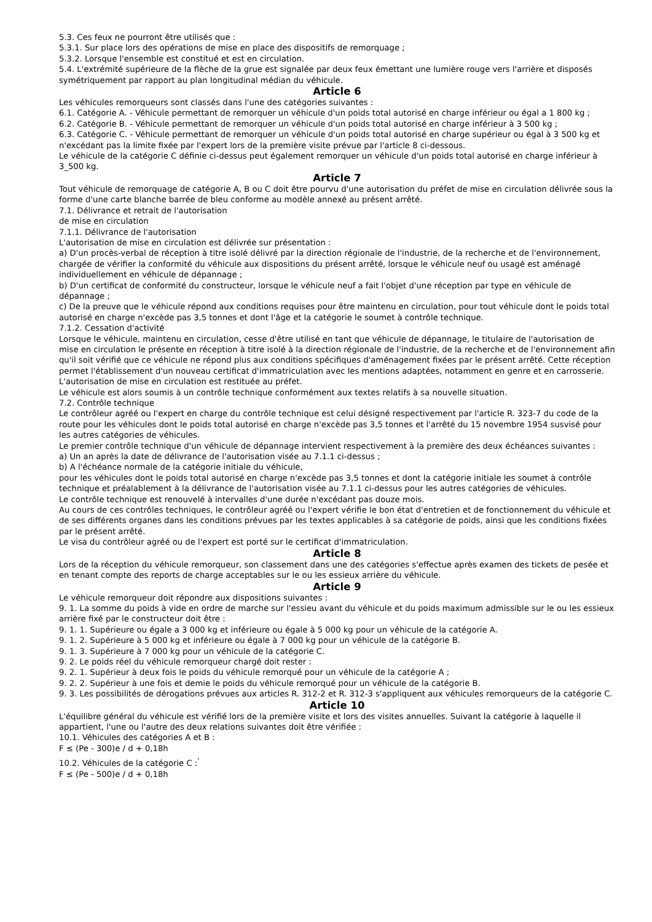5.3. Ces feux ne pourront être utilisés que :
5.3.1. Sur place lors des opérations de mise en place des dispositifs de remorquage ;
5.3.2. Lorsque l'ensemble est constitué et est en circulation.
5.4. L'extrémité supérieure de la flèche de la grue est signalée par deux feux émettant une lumière rouge vers l'arrière et disposés symétriquement par rapport au plan longitudinal médian du véhicule.
Article 6
Les véhicules remorqueurs sont classés dans l'une des catégories suivantes :
6.1. Catégorie A. - Véhicule permettant de remorquer un véhicule d'un poids total autorisé en charge inférieur ou égal a 1 800 kg ;
6.2. Catégorie B. - Véhicule permettant de remorquer un véhicule d'un poids total autorisé en charge inférieur à 3 500 kg ;
6.3. Catégorie C. - Véhicule permettant de remorquer un véhicule d'un poids total autorisé en charge supérieur ou égal à 3 500 kg et n'excédant pas la limite fixée par l'expert lors de la première visite prévue par l'article 8 ci-dessous.
Le véhicule de la catégorie C définie ci-dessus peut également remorquer un véhicule d'un poids total autorisé en charge inférieur à 3_500 kg.
Article 7
Tout véhicule de remorquage de catégorie A, B ou C doit être pourvu d'une autorisation du préfet de mise en circulation délivrée sous la forme d'une carte blanche barrée de bleu conforme au modèle annexé au présent arrêté.
7.1. Délivrance et retrait de l'autorisation
de mise en circulation
7.1.1. Délivrance de l'autorisation
L'autorisation de mise en circulation est délivrée sur présentation :
a) D'un procès-verbal de réception à titre isolé délivré par la direction régionale de l'industrie, de la recherche et de l'environnement, chargée de vérifier la conformité du véhicule aux dispositions du présent arrêté, lorsque le véhicule neuf ou usagé est aménagé individuellement en véhicule de dépannage ;
b) D'un certificat de conformité du constructeur, lorsque le véhicule neuf a fait l'objet d'une réception par type en véhicule de dépannage ;
c) De la preuve que le véhicule répond aux conditions requises pour être maintenu en circulation, pour tout véhicule dont le poids total autorisé en charge n'excède pas 3,5 tonnes et dont l'âge et la catégorie le soumet à contrôle technique.
7.1.2. Cessation d'activité
Lorsque le véhicule, maintenu en circulation, cesse d'être utilisé en tant que véhicule de dépannage, le titulaire de l'autorisation de mise en circulation le présente en réception à titre isolé à la direction régionale de l'industrie, de la recherche et de l'environnement afin qu'il soit vérifié que ce véhicule ne répond plus aux conditions spécifiques d'aménagement fixées par le présent arrêté. Cette réception permet l'établissement d'un nouveau certificat d'immatriculation avec les mentions adaptées, notamment en genre et en carrosserie.
L'autorisation de mise en circulation est restituée au préfet.
Le véhicule est alors soumis à un contrôle technique conformément aux textes relatifs à sa nouvelle situation.
7.2. Contrôle technique
Le contrôleur agréé ou l'expert en charge du contrôle technique est celui désigné respectivement par l'article R. 323-7 du code de la route pour les véhicules dont le poids total autorisé en charge n'excède pas 3,5 tonnes et l'arrêté du 15 novembre 1954 susvisé pour les autres catégories de véhicules.
Le premier contrôle technique d'un véhicule de dépannage intervient respectivement à la première des deux échéances suivantes :
a) Un an après la date de délivrance de l'autorisation visée au 7.1.1 ci-dessus ;
b) A l'échéance normale de la catégorie initiale du véhicule,
pour les véhicules dont le poids total autorisé en charge n'excède pas 3,5 tonnes et dont la catégorie initiale les soumet à contrôle technique et préalablement à la délivrance de l'autorisation visée au 7.1.1 ci-dessus pour les autres catégories de véhicules.
Le contrôle technique est renouvelé à intervalles d'une durée n'excédant pas douze mois.
Au cours de ces contrôles techniques, le contrôleur agréé ou l'expert vérifie le bon état d'entretien et de fonctionnement du véhicule et de ses différents organes dans les conditions prévues par les textes applicables à sa catégorie de poids, ainsi que les conditions fixées par le présent arrêté.
Le visa du contrôleur agréé ou de l'expert est porté sur le certificat d'immatriculation.
Article 8
Lors de la réception du véhicule remorqueur, son classement dans une des catégories s'effectue après examen des tickets de pesée et en tenant compte des reports de charge acceptables sur le ou les essieux arrière du véhicule.
Article 9
Le véhicule remorqueur doit répondre aux dispositions suivantes :
9. 1. La somme du poids à vide en ordre de marche sur l'essieu avant du véhicule et du poids maximum admissible sur le ou les essieux arrière fixé par le constructeur doit être :
9. 1. 1. Supérieure ou égale a 3 000 kg et inférieure ou égale à 5 000 kg pour un véhicule de la catégorie A.
9. 1. 2. Supérieure à 5 000 kg et inférieure ou égale à 7 000 kg pour un véhicule de la catégorie B.
9. 1. 3. Supérieure à 7 000 kg pour un véhicule de la catégorie C.
9. 2. Le poids réel du véhicule remorqueur chargé doit rester :
9. 2. 1. Supérieur à deux fois le poids du véhicule remorqué pour un véhicule de la catégorie A ;
9. 2. 2. Supérieur à une fois et demie le poids du véhicule remorqué pour un véhicule de la catégorie B.
9. 3. Les possibilités de dérogations prévues aux articles R. 312-2 et R. 312-3 s'appliquent aux véhicules remorqueurs de la catégorie C.
Article 10
L'équilibre général du véhicule est vérifié lors de la première visite et lors des visites annuelles. Suivant la catégorie à laquelle il appartient, l'une ou l'autre des deux relations suivantes doit être vérifiée :
10.1. Véhicules des catégories A et B :
F ≤ (Pe - 300)e / d + 0,18h
10.2. Véhicules de la catégorie C :<sup>'</sup>
F ≤ (Pe - 500)e / d + 0,18h